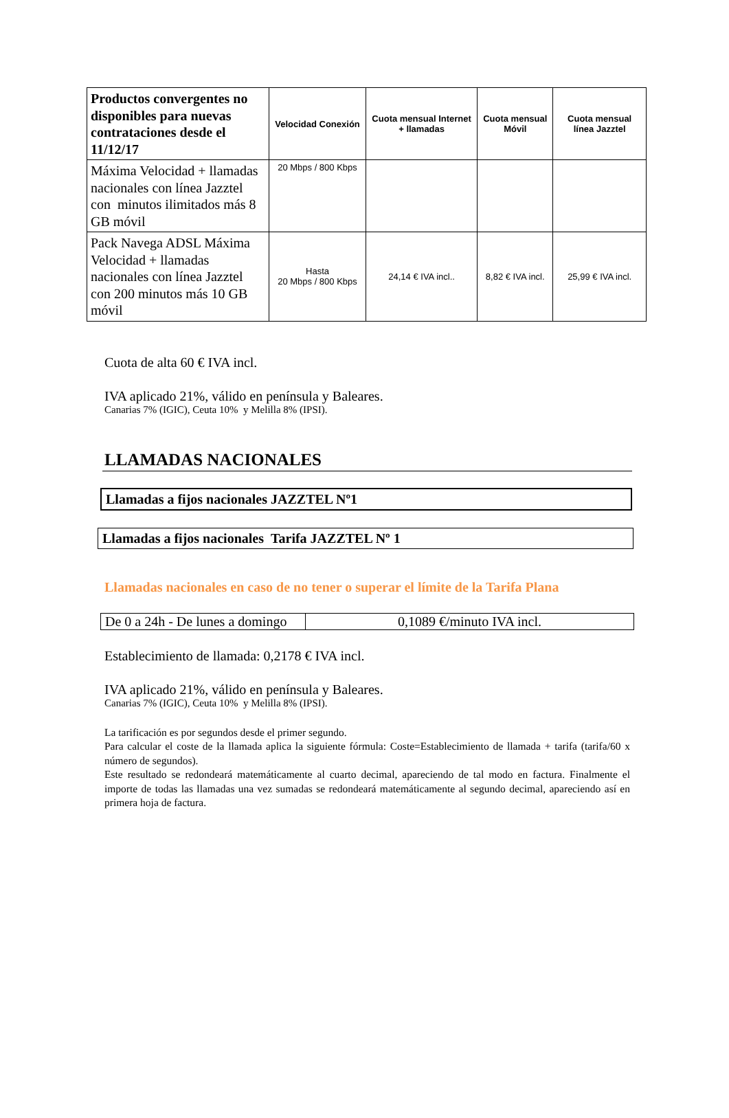| Productos convergentes no disponibles para nuevas contrataciones desde el 11/12/17 | Velocidad Conexión | Cuota mensual Internet + llamadas | Cuota mensual Móvil | Cuota mensual línea Jazztel |
| --- | --- | --- | --- | --- |
| Máxima Velocidad + llamadas nacionales con línea Jazztel con minutos ilimitados más 8 GB móvil | 20 Mbps / 800 Kbps | | | |
| Pack Navega ADSL Máxima Velocidad + llamadas nacionales con línea Jazztel con 200 minutos más 10 GB móvil | Hasta 20 Mbps / 800 Kbps | 24,14 € IVA incl.. | 8,82 € IVA incl. | 25,99 € IVA incl. |
Cuota de alta 60 € IVA incl.
IVA aplicado 21%, válido en península y Baleares.
Canarias 7% (IGIC), Ceuta 10% y Melilla 8% (IPSI).
LLAMADAS NACIONALES
Llamadas a fijos nacionales JAZZTEL Nº1
Llamadas a fijos nacionales Tarifa JAZZTEL Nº 1
Llamadas nacionales en caso de no tener o superar el límite de la Tarifa Plana
| De 0 a 24h - De lunes a domingo | 0,1089 €/minuto IVA incl. |
Establecimiento de llamada: 0,2178 € IVA incl.
IVA aplicado 21%, válido en península y Baleares.
Canarias 7% (IGIC), Ceuta 10% y Melilla 8% (IPSI).
La tarificación es por segundos desde el primer segundo.
Para calcular el coste de la llamada aplica la siguiente fórmula: Coste=Establecimiento de llamada + tarifa (tarifa/60 x número de segundos).
Este resultado se redondeará matemáticamente al cuarto decimal, apareciendo de tal modo en factura. Finalmente el importe de todas las llamadas una vez sumadas se redondeará matemáticamente al segundo decimal, apareciendo así en primera hoja de factura.